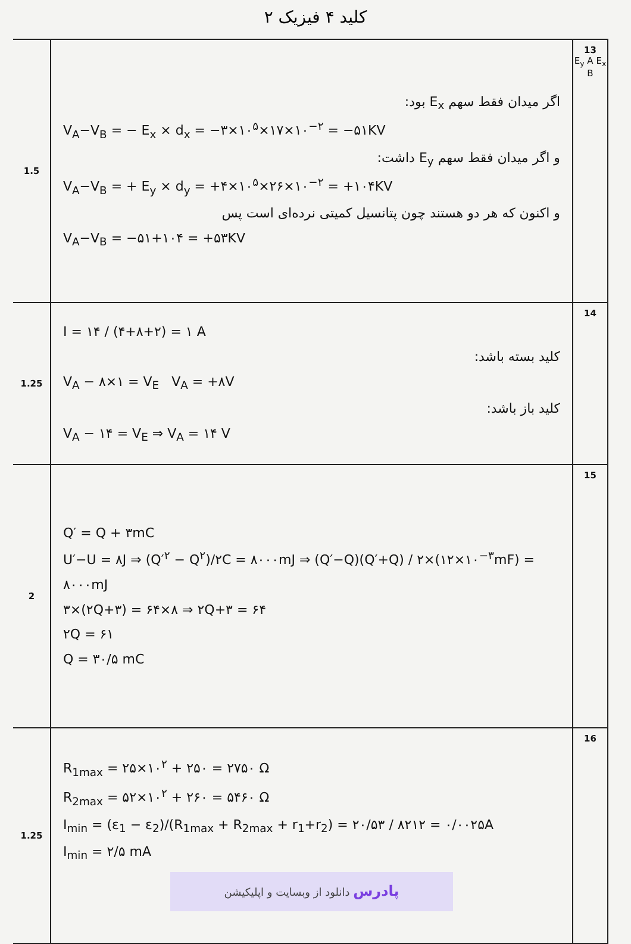کلید ۴ فیزیک ۲
| 1.5 | اگر میدان فقط سهم E<sub>x</sub> بود: V<sub>A</sub>−V<sub>B</sub> = − E<sub>x</sub> × d<sub>x</sub> = −۳×۱۰<sup>۵</sup>×۱۷×۱۰<sup>−۲</sup> = −۵۱KV و اگر میدان فقط سهم E<sub>y</sub> داشت: V<sub>A</sub>−V<sub>B</sub> = + E<sub>y</sub> × d<sub>y</sub> = +۴×۱۰<sup>۵</sup>×۲۶×۱۰<sup>−۲</sup> = +۱۰۴KV و اکنون که هر دو هستند چون پتانسیل کمیتی نرده‌ای است پس V<sub>A</sub>−V<sub>B</sub> = −۵۱+۱۰۴ = +۵۳KV | 13 E<sub>y</sub> A E<sub>x</sub> B |
| 1.25 | I = ۱۴ / (۴+۸+۲) = ۱ A کلید بسته باشد: V<sub>A</sub> − ۸×۱ = V<sub>E</sub> V<sub>A</sub> = +۸V کلید باز باشد: V<sub>A</sub> − ۱۴ = V<sub>E</sub> ⇒ V<sub>A</sub> = ۱۴ V | 14 |
| 2 | Q′ = Q + ۳mC U′−U = ۸J ⇒ (Q′<sup>۲</sup> − Q<sup>۲</sup>)/۲C = ۸۰۰۰mJ ⇒ (Q′−Q)(Q′+Q) / ۲×(۱۲×۱۰<sup>−۳</sup>mF) = ۸۰۰۰mJ ۳×(۲Q+۳) = ۶۴×۸ ⇒ ۲Q+۳ = ۶۴ ۲Q = ۶۱ Q = ۳۰/۵ mC | 15 |
| 1.25 | R<sub>1max</sub> = ۲۵×۱۰<sup>۲</sup> + ۲۵۰ = ۲۷۵۰ Ω R<sub>2max</sub> = ۵۲×۱۰<sup>۲</sup> + ۲۶۰ = ۵۴۶۰ Ω I<sub>min</sub> = (ε<sub>1</sub> − ε<sub>2</sub>)/(R<sub>1max</sub> + R<sub>2max</sub> + r<sub>1</sub>+r<sub>2</sub>) = ۲۰/۵۳ / ۸۲۱۲ = ۰/۰۰۲۵A I<sub>min</sub> = ۲/۵ mA پادرس دانلود از وبسایت و اپلیکیشن | 16 |